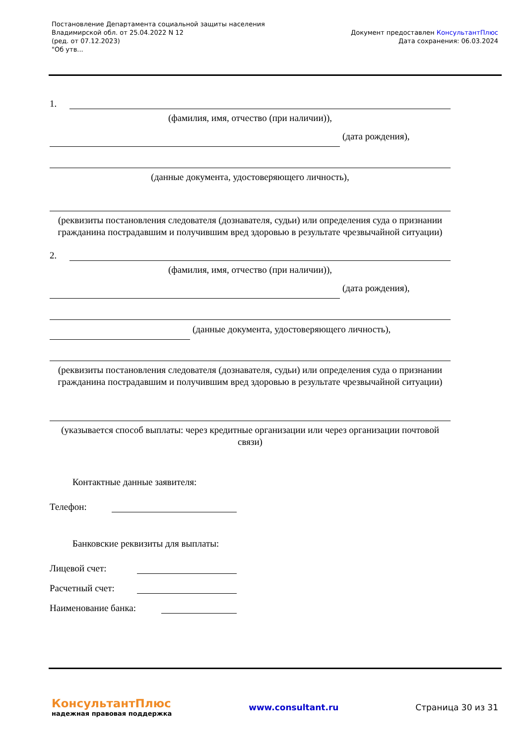Постановление Департамента социальной защиты населения
Владимирской обл. от 25.04.2022 N 12
(ред. от 07.12.2023)
"Об утв...
Документ предоставлен КонсультантПлюс
Дата сохранения: 06.03.2024
1.
(фамилия, имя, отчество (при наличии)),
(дата рождения),
(данные документа, удостоверяющего личность),
(реквизиты постановления следователя (дознавателя, судьи) или определения суда о признании гражданина пострадавшим и получившим вред здоровью в результате чрезвычайной ситуации)
2.
(фамилия, имя, отчество (при наличии)),
(дата рождения),
(данные документа, удостоверяющего личность),
(реквизиты постановления следователя (дознавателя, судьи) или определения суда о признании гражданина пострадавшим и получившим вред здоровью в результате чрезвычайной ситуации)
(указывается способ выплаты: через кредитные организации или через организации почтовой связи)
Контактные данные заявителя:
Телефон:
Банковские реквизиты для выплаты:
Лицевой счет:
Расчетный счет:
Наименование банка:
КонсультантПлюс
надежная правовая поддержка
www.consultant.ru Страница 30 из 31